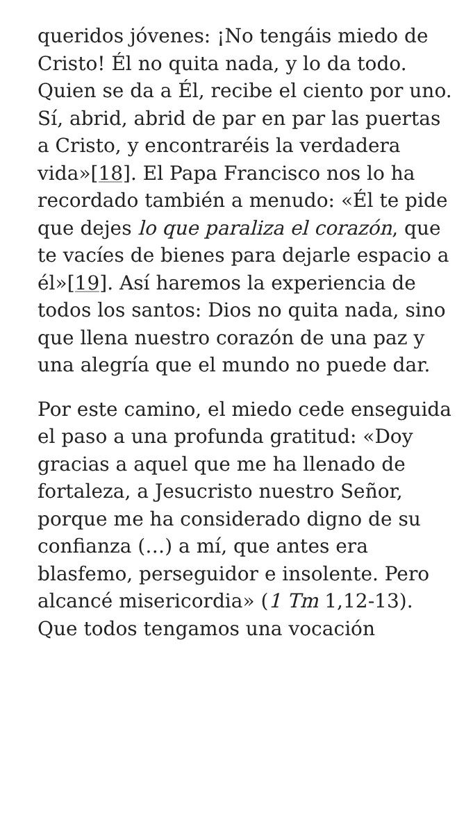queridos jóvenes: ¡No tengáis miedo de Cristo! Él no quita nada, y lo da todo. Quien se da a Él, recibe el ciento por uno. Sí, abrid, abrid de par en par las puertas a Cristo, y encontraréis la verdadera vida»[18]. El Papa Francisco nos lo ha recordado también a menudo: «Él te pide que dejes lo que paraliza el corazón, que te vacíes de bienes para dejarle espacio a él»[19]. Así haremos la experiencia de todos los santos: Dios no quita nada, sino que llena nuestro corazón de una paz y una alegría que el mundo no puede dar.
Por este camino, el miedo cede enseguida el paso a una profunda gratitud: «Doy gracias a aquel que me ha llenado de fortaleza, a Jesucristo nuestro Señor, porque me ha considerado digno de su confianza (…) a mí, que antes era blasfemo, perseguidor e insolente. Pero alcancé misericordia» (1 Tm 1,12-13). Que todos tengamos una vocación